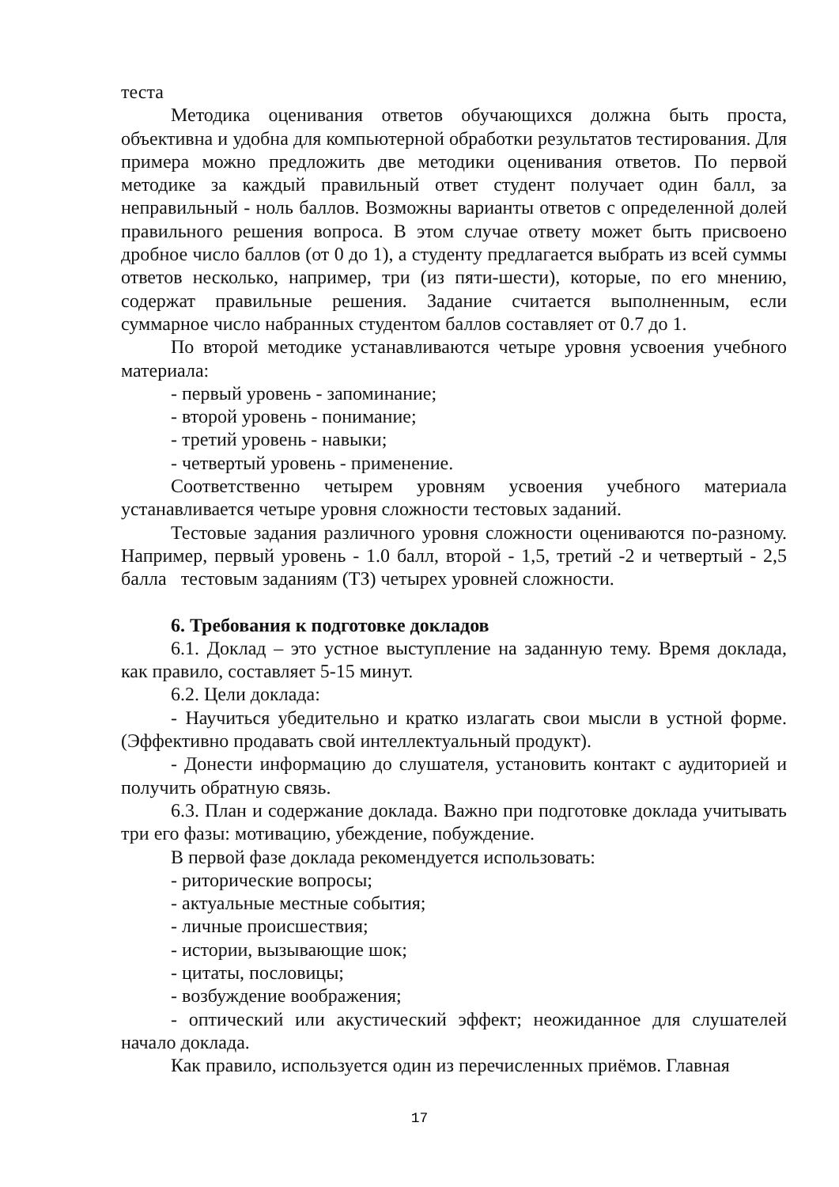теста
Методика оценивания ответов обучающихся должна быть проста, объективна и удобна для компьютерной обработки результатов тестирования. Для примера можно предложить две методики оценивания ответов. По первой методике за каждый правильный ответ студент получает один балл, за неправильный - ноль баллов. Возможны варианты ответов с определенной долей правильного решения вопроса. В этом случае ответу может быть присвоено дробное число баллов (от 0 до 1), а студенту предлагается выбрать из всей суммы ответов несколько, например, три (из пяти-шести), которые, по его мнению, содержат правильные решения. Задание считается выполненным, если суммарное число набранных студентом баллов составляет от 0.7 до 1.
По второй методике устанавливаются четыре уровня усвоения учебного материала:
- первый уровень - запоминание;
- второй уровень - понимание;
- третий уровень - навыки;
- четвертый уровень - применение.
Соответственно четырем уровням усвоения учебного материала устанавливается четыре уровня сложности тестовых заданий.
Тестовые задания различного уровня сложности оцениваются по-разному. Например, первый уровень - 1.0 балл, второй - 1,5, третий -2 и четвертый - 2,5 балла тестовым заданиям (ТЗ) четырех уровней сложности.
6. Требования к подготовке докладов
6.1. Доклад – это устное выступление на заданную тему. Время доклада, как правило, составляет 5-15 минут.
6.2. Цели доклада:
- Научиться убедительно и кратко излагать свои мысли в устной форме. (Эффективно продавать свой интеллектуальный продукт).
- Донести информацию до слушателя, установить контакт с аудиторией и получить обратную связь.
6.3. План и содержание доклада. Важно при подготовке доклада учитывать три его фазы: мотивацию, убеждение, побуждение.
В первой фазе доклада рекомендуется использовать:
- риторические вопросы;
- актуальные местные события;
- личные происшествия;
- истории, вызывающие шок;
- цитаты, пословицы;
- возбуждение воображения;
- оптический или акустический эффект; неожиданное для слушателей начало доклада.
Как правило, используется один из перечисленных приёмов. Главная
17